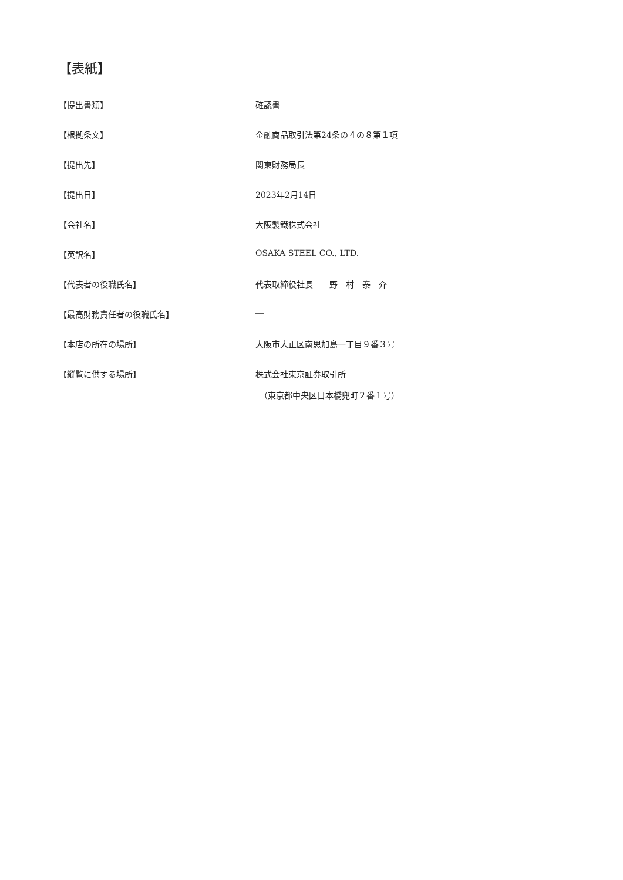【表紙】
【提出書類】 確認書
【根拠条文】 金融商品取引法第24条の４の８第１項
【提出先】 関東財務局長
【提出日】 2023年2月14日
【会社名】 大阪製鐵株式会社
【英訳名】 OSAKA STEEL CO., LTD.
【代表者の役職氏名】 代表取締役社長　　野　村　泰　介
【最高財務責任者の役職氏名】 ―
【本店の所在の場所】 大阪市大正区南恩加島一丁目９番３号
【縦覧に供する場所】 株式会社東京証券取引所
　（東京都中央区日本橋兜町２番１号）